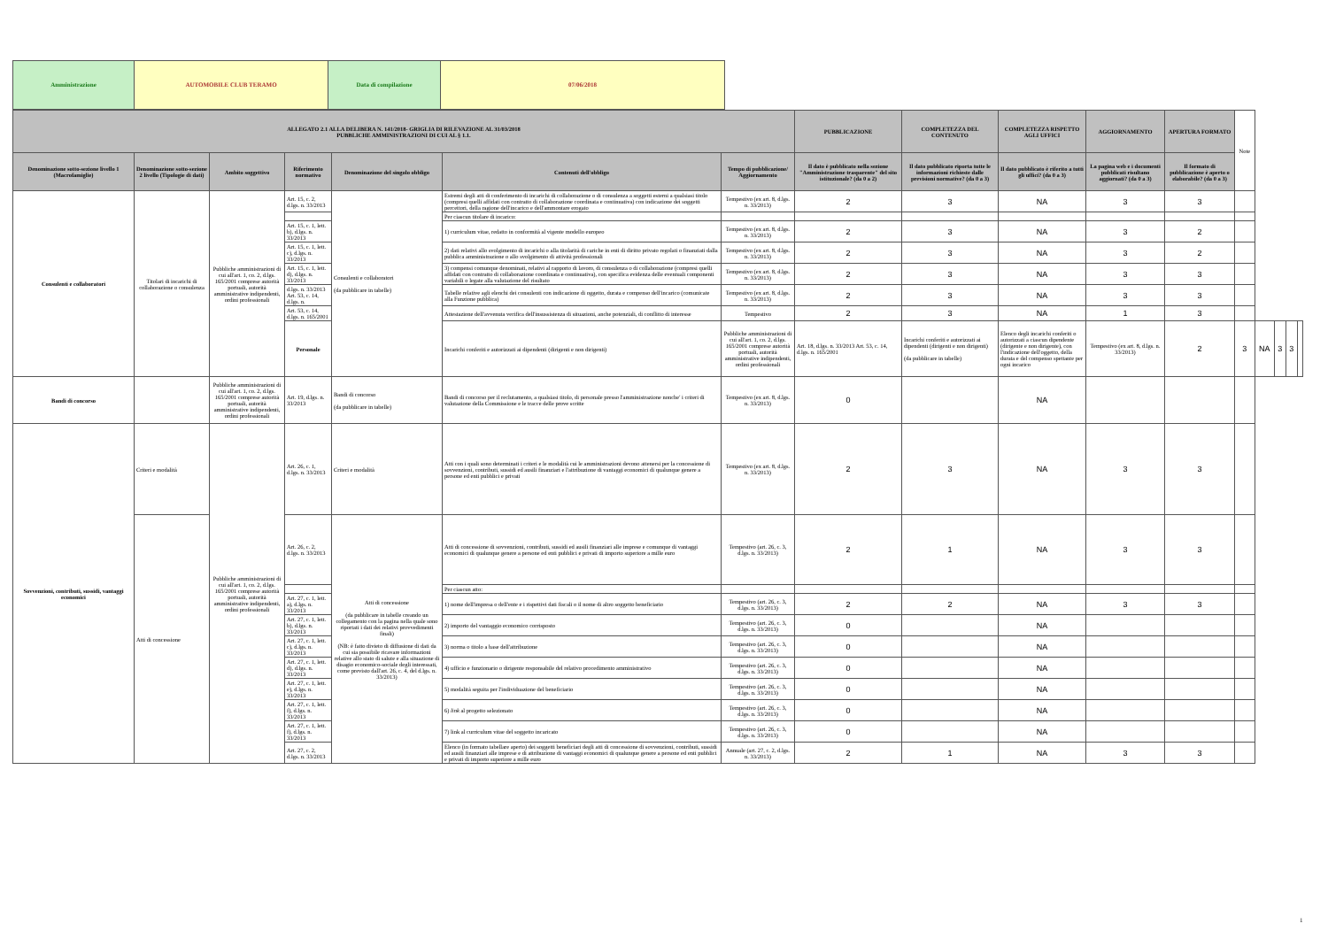| Amministrazione | AUTOMOBILE CLUB TERAMO | Data di compilazione | 07/06/2018 |
| ALLEGATO 2.1 ALLA DELIBERA N. 141/2018- GRIGLIA DI RILEVAZIONE AL 31/03/2018 PUBBLICHE AMMINISTRAZIONI DI CUI AL § 1.1. | | | | | | | PUBBLICAZIONE | COMPLETEZZA DEL CONTENUTO | COMPLETEZZA RISPETTO AGLI UFFICI | AGGIORNAMENTO | APERTURA FORMATO | Note | | | | |
| --- | --- | --- | --- | --- | --- | --- | --- | --- | --- | --- | --- | --- | --- | --- | --- | --- |
| Denominazione sotto-sezione livello 1 (Macrofamiglie) | Denominazione sotto-sezione 2 livello (Tipologie di dati) | Ambito soggettivo | Riferimento normativo | Denominazione del singolo obbligo | Contenuti dell'obbligo | Tempo di pubblicazione/ Aggiornamento | Il dato è pubblicato nella sezione "Amministrazione trasparente" del sito istituzionale? (da 0 a 2) | Il dato pubblicato riporta tutte le informazioni richieste dalle previsioni normative? (da 0 a 3) | Il dato pubblicato è riferito a tutti gli uffici? (da 0 a 3) | La pagina web e i documenti pubblicati risultano aggiornati? (da 0 a 3) | Il formato di pubblicazione è aperto o elaborabile? (da 0 a 3) | | | | | |
| Consulenti e collaboratori | Titolari di incarichi di collaborazione o consulenza | Pubbliche amministrazioni di cui all'art. 1, co. 2, d.lgs. 165/2001 comprese autorità portuali, autorità amministrative indipendenti, ordini professionali | Art. 15, c. 2, d.lgs. n. 33/2013 | Consulenti e collaboratori (da pubblicare in tabelle) | Estremi degli atti di conferimento di incarichi di collaborazione o di consulenza a soggetti esterni a qualsiasi titolo (compresi quelli affidati con contratto di collaborazione coordinata e continuativa) con indicazione dei soggetti percettori, della ragione dell'incarico e dell'ammontare erogato | Tempestivo (ex art. 8, d.lgs. n. 33/2013) | 2 | 3 | NA | 3 | 3 | | | | | |
| | | | | | Per ciascun titolare di incarico: | | | | | | | | | | | |
| | | | Art. 15, c. 1, lett. b), d.lgs. n. 33/2013 | | 1) curriculum vitae, redatto in conformità al vigente modello europeo | Tempestivo (ex art. 8, d.lgs. n. 33/2013) | 2 | 3 | NA | 3 | 2 | | | | | |
| | | | Art. 15, c. 1, lett. c), d.lgs. n. 33/2013 | | 2) dati relativi allo svolgimento di incarichi o alla titolarità di cariche in enti di diritto privato regolati o finanziati dalla pubblica amministrazione o allo svolgimento di attività professionali | Tempestivo (ex art. 8, d.lgs. n. 33/2013) | 2 | 3 | NA | 3 | 2 | | | | | |
| | | | Art. 15, c. 1, lett. d), d.lgs. n. 33/2013 | | 3) compensi comunque denominati, relativi al rapporto di lavoro, di consulenza o di collaborazione (compresi quelli affidati con contratto di collaborazione coordinata e continuativa), con specifica evidenza delle eventuali componenti variabili o legate alla valutazione del risultato | Tempestivo (ex art. 8, d.lgs. n. 33/2013) | 2 | 3 | NA | 3 | 3 | | | | | |
| | | | d.lgs. n. 33/2013 Art. 53, c. 14, d.lgs. n. | | Tabelle relative agli elenchi dei consulenti con indicazione di oggetto, durata e compenso dell'incarico (comunicate alla Funzione pubblica) | Tempestivo (ex art. 8, d.lgs. n. 33/2013) | 2 | 3 | NA | 3 | 3 | | | | | |
| | | | Art. 53, c. 14, d.lgs. n. 165/2001 | | Attestazione dell'avvenuta verifica dell'insussistenza di situazioni, anche potenziali, di conflitto di interesse | Tempestivo | 2 | 3 | NA | 1 | 3 | | | | | |
| | | | Personale | | Incarichi conferiti e autorizzati ai dipendenti (dirigenti e non dirigenti) | Pubbliche amministrazioni di cui all'art. 1, co. 2, d.lgs. 165/2001 comprese autorità portuali, autorità amministrative indipendenti, ordini professionali | Art. 18, d.lgs. n. 33/2013 Art. 53, c. 14, d.lgs. n. 165/2001 | Incarichi conferiti e autorizzati ai dipendenti (dirigenti e non dirigenti) (da pubblicare in tabelle) | Elenco degli incarichi conferiti o autorizzati a ciascun dipendente (dirigente e non dirigente), con l'indicazione dell'oggetto, della durata e del compenso spettante per ogni incarico | Tempestivo (ex art. 8, d.lgs. n. 33/2013) | 2 | 3 | NA | 3 | 3 | |
| Bandi di concorso | | Pubbliche amministrazioni di cui all'art. 1, co. 2, d.lgs. 165/2001 comprese autorità portuali, autorità amministrative indipendenti, ordini professionali | Art. 19, d.lgs. n. 33/2013 | Bandi di concorso (da pubblicare in tabelle) | Bandi di concorso per il reclutamento, a qualsiasi titolo, di personale presso l'amministrazione nonche' i criteri di valutazione della Commissione e le tracce delle prove scritte | Tempestivo (ex art. 8, d.lgs. n. 33/2013) | 0 | | NA | | | | | | | |
| Sovvenzioni, contributi, sussidi, vantaggi economici | Criteri e modalità | Pubbliche amministrazioni di cui all'art. 1, co. 2, d.lgs. 165/2001 comprese autorità portuali, autorità amministrative indipendenti, ordini professionali | Art. 26, c. 1, d.lgs. n. 33/2013 | Criteri e modalità | Atti con i quali sono determinati i criteri e le modalità cui le amministrazioni devono attenersi per la concessione di sovvenzioni, contributi, sussidi ed ausili finanziari e l'attribuzione di vantaggi economici di qualunque genere a persone ed enti pubblici e privati | Tempestivo (ex art. 8, d.lgs. n. 33/2013) | 2 | 3 | NA | 3 | 3 | | | | | |
| | Atti di concessione | | Art. 26, c. 2, d.lgs. n. 33/2013 | Atti di concessione (da pubblicare in tabelle creando un collegamento con la pagina nella quale sono riportati i dati dei relativi provvedimenti finali) (NB: è fatto divieto di diffusione di dati da cui sia possibile ricavare informazioni relative allo stato di salute e alla situazione di disagio economico-sociale degli interessati, come previsto dall'art. 26, c. 4, del d.lgs. n. 33/2013) | Atti di concessione di sovvenzioni, contributi, sussidi ed ausili finanziari alle imprese e comunque di vantaggi economici di qualunque genere a persone ed enti pubblici e privati di importo superiore a mille euro | Tempestivo (art. 26, c. 3, d.lgs. n. 33/2013) | 2 | 1 | NA | 3 | 3 | | | | | |
| | | | | | Per ciascun atto: | | | | | | | | | | | |
| | | | Art. 27, c. 1, lett. a), d.lgs. n. 33/2013 | | 1) nome dell'impresa o dell'ente e i rispettivi dati fiscali o il nome di altro soggetto beneficiario | Tempestivo (art. 26, c. 3, d.lgs. n. 33/2013) | 2 | 2 | NA | 3 | 3 | | | | | |
| | | | Art. 27, c. 1, lett. b), d.lgs. n. 33/2013 | | 2) importo del vantaggio economico corrisposto | Tempestivo (art. 26, c. 3, d.lgs. n. 33/2013) | 0 | | NA | | | | | | | |
| | | | Art. 27, c. 1, lett. c), d.lgs. n. 33/2013 | | 3) norma o titolo a base dell'attribuzione | Tempestivo (art. 26, c. 3, d.lgs. n. 33/2013) | 0 | | NA | | | | | | | |
| | | | Art. 27, c. 1, lett. d), d.lgs. n. 33/2013 | | 4) ufficio e funzionario o dirigente responsabile del relativo procedimento amministrativo | Tempestivo (art. 26, c. 3, d.lgs. n. 33/2013) | 0 | | NA | | | | | | | |
| | | | Art. 27, c. 1, lett. e), d.lgs. n. 33/2013 | | 5) modalità seguita per l'individuazione del beneficiario | Tempestivo (art. 26, c. 3, d.lgs. n. 33/2013) | 0 | | NA | | | | | | | |
| | | | Art. 27, c. 1, lett. f), d.lgs. n. 33/2013 | | 6) link al progetto selezionato | Tempestivo (art. 26, c. 3, d.lgs. n. 33/2013) | 0 | | NA | | | | | | | |
| | | | Art. 27, c. 1, lett. f), d.lgs. n. 33/2013 | | 7) link al curriculum vitae del soggetto incaricato | Tempestivo (art. 26, c. 3, d.lgs. n. 33/2013) | 0 | | NA | | | | | | | |
| | | | Art. 27, c. 2, d.lgs. n. 33/2013 | | Elenco (in formato tabellare aperto) dei soggetti beneficiari degli atti di concessione di sovvenzioni, contributi, sussidi ed ausili finanziari alle imprese e di attribuzione di vantaggi economici di qualunque genere a persone ed enti pubblici e privati di importo superiore a mille euro | Annuale (art. 27, c. 2, d.lgs. n. 33/2013) | 2 | 1 | NA | 3 | 3 | | | | | |
1